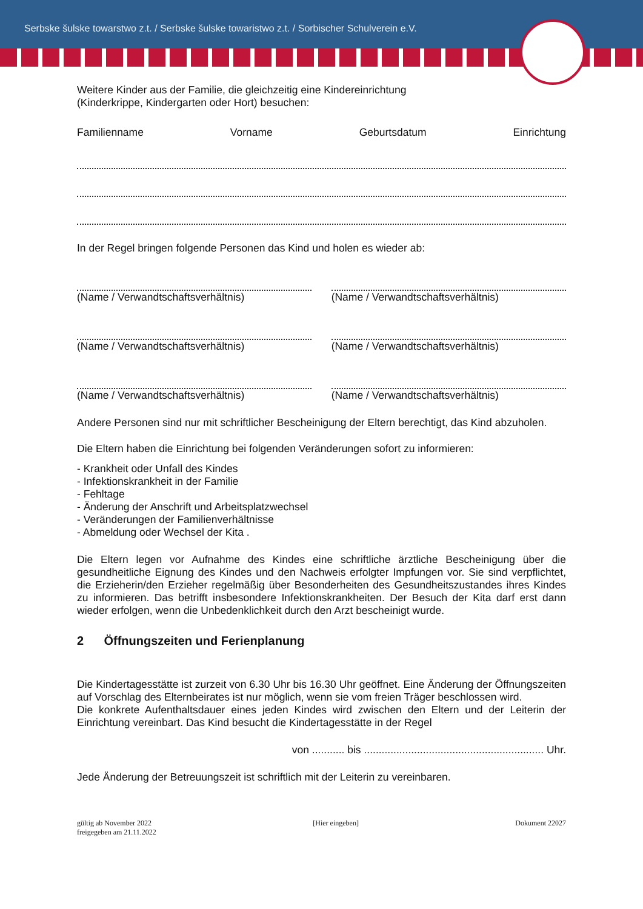Serbske šulske towarstwo z.t. / Serbske šulske towaristwo z.t. / Sorbischer Schulverein e.V.
Weitere Kinder aus der Familie, die gleichzeitig eine Kindereinrichtung
(Kinderkrippe, Kindergarten oder Hort) besuchen:
Familienname Vorname Geburtsdatum Einrichtung
In der Regel bringen folgende Personen das Kind und holen es wieder ab:
(Name / Verwandtschaftsverhältnis)
(Name / Verwandtschaftsverhältnis)
(Name / Verwandtschaftsverhältnis)
(Name / Verwandtschaftsverhältnis)
(Name / Verwandtschaftsverhältnis)
(Name / Verwandtschaftsverhältnis)
Andere Personen sind nur mit schriftlicher Bescheinigung der Eltern berechtigt, das Kind abzuholen.
Die Eltern haben die Einrichtung bei folgenden Veränderungen sofort zu informieren:
- Krankheit oder Unfall des Kindes
- Infektionskrankheit in der Familie
- Fehltage
- Änderung der Anschrift und Arbeitsplatzwechsel
- Veränderungen der Familienverhältnisse
- Abmeldung oder Wechsel der Kita .
Die Eltern legen vor Aufnahme des Kindes eine schriftliche ärztliche Bescheinigung über die gesundheitliche Eignung des Kindes und den Nachweis erfolgter Impfungen vor. Sie sind verpflichtet, die Erzieherin/den Erzieher regelmäßig über Besonderheiten des Gesundheitszustandes ihres Kindes zu informieren. Das betrifft insbesondere Infektionskrankheiten. Der Besuch der Kita darf erst dann wieder erfolgen, wenn die Unbedenklichkeit durch den Arzt bescheinigt wurde.
2 Öffnungszeiten und Ferienplanung
Die Kindertagesstätte ist zurzeit von 6.30 Uhr bis 16.30 Uhr geöffnet. Eine Änderung der Öffnungszeiten auf Vorschlag des Elternbeirates ist nur möglich, wenn sie vom freien Träger beschlossen wird.
Die konkrete Aufenthaltsdauer eines jeden Kindes wird zwischen den Eltern und der Leiterin der Einrichtung vereinbart. Das Kind besucht die Kindertagesstätte in der Regel
von ........... bis ............................................................. Uhr.
Jede Änderung der Betreuungszeit ist schriftlich mit der Leiterin zu vereinbaren.
gültig ab November 2022
freigegeben am 21.11.2022 [Hier eingeben] Dokument 22027